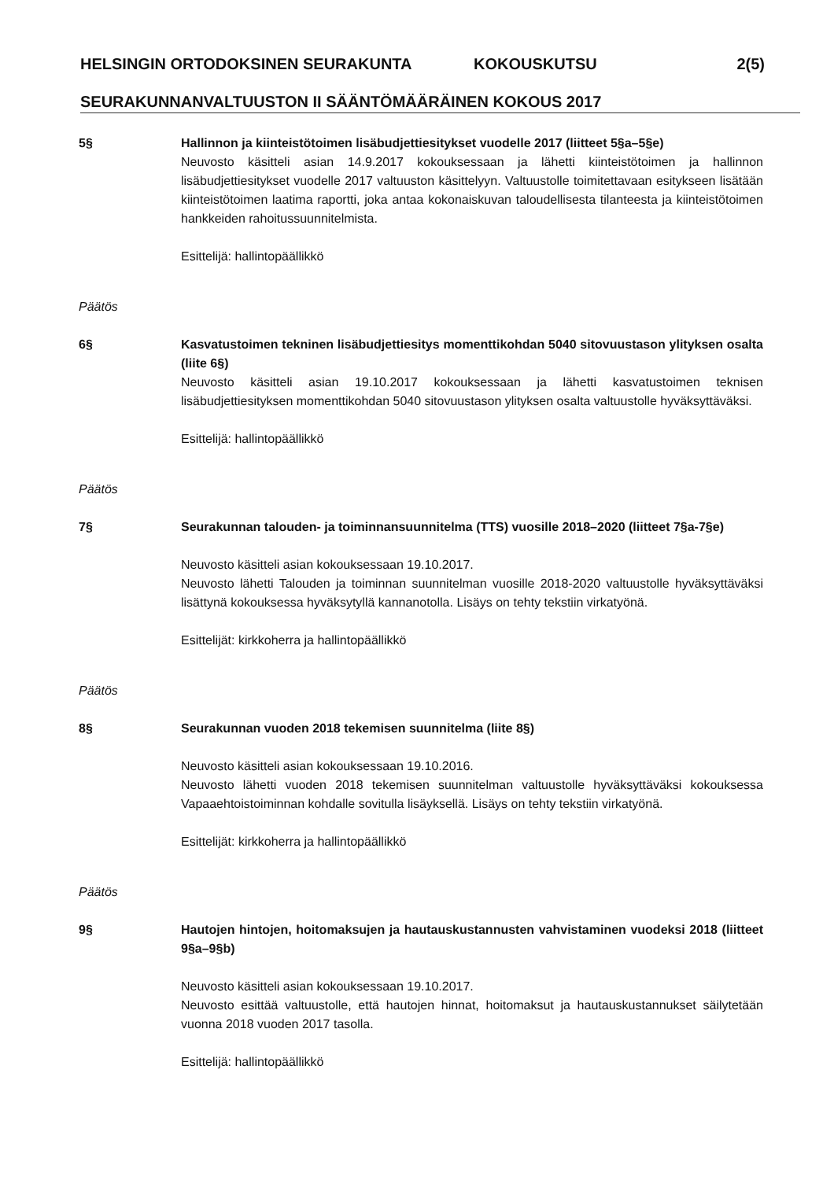HELSINGIN ORTODOKSINEN SEURAKUNTA KOKOUSKUTSU 2(5)
SEURAKUNNANVALTUUSTON II SÄÄNTÖMÄÄRÄINEN KOKOUS 2017
5§ Hallinnon ja kiinteistötoimen lisäbudjettiesitykset vuodelle 2017 (liitteet 5§a–5§e)
Neuvosto käsitteli asian 14.9.2017 kokouksessaan ja lähetti kiinteistötoimen ja hallinnon lisäbudjettiesitykset vuodelle 2017 valtuuston käsittelyyn. Valtuustolle toimitettavaan esitykseen lisätään kiinteistötoimen laatima raportti, joka antaa kokonaiskuvan taloudellisesta tilanteesta ja kiinteistötoimen hankkeiden rahoitussuunnitelmista.
Esittelijä: hallintopäällikkö
Päätös
6§ Kasvatustoimen tekninen lisäbudjettiesitys momenttikohdan 5040 sitovuustason ylityksen osalta (liite 6§)
Neuvosto käsitteli asian 19.10.2017 kokouksessaan ja lähetti kasvatustoimen teknisen lisäbudjettiesityksen momenttikohdan 5040 sitovuustason ylityksen osalta valtuustolle hyväksyttäväksi.
Esittelijä: hallintopäällikkö
Päätös
7§ Seurakunnan talouden- ja toiminnansuunnitelma (TTS) vuosille 2018–2020 (liitteet 7§a-7§e)
Neuvosto käsitteli asian kokouksessaan 19.10.2017.
Neuvosto lähetti Talouden ja toiminnan suunnitelman vuosille 2018-2020 valtuustolle hyväksyttäväksi lisättynä kokouksessa hyväksytyllä kannanotolla. Lisäys on tehty tekstiin virkatyönä.
Esittelijät: kirkkoherra ja hallintopäällikkö
Päätös
8§ Seurakunnan vuoden 2018 tekemisen suunnitelma (liite 8§)
Neuvosto käsitteli asian kokouksessaan 19.10.2016.
Neuvosto lähetti vuoden 2018 tekemisen suunnitelman valtuustolle hyväksyttäväksi kokouksessa Vapaaehtoistoiminnan kohdalle sovitulla lisäyksellä. Lisäys on tehty tekstiin virkatyönä.
Esittelijät: kirkkoherra ja hallintopäällikkö
Päätös
9§ Hautojen hintojen, hoitomaksujen ja hautauskustannusten vahvistaminen vuodeksi 2018 (liitteet 9§a–9§b)
Neuvosto käsitteli asian kokouksessaan 19.10.2017.
Neuvosto esittää valtuustolle, että hautojen hinnat, hoitomaksut ja hautauskustannukset säilytetään vuonna 2018 vuoden 2017 tasolla.
Esittelijä: hallintopäällikkö